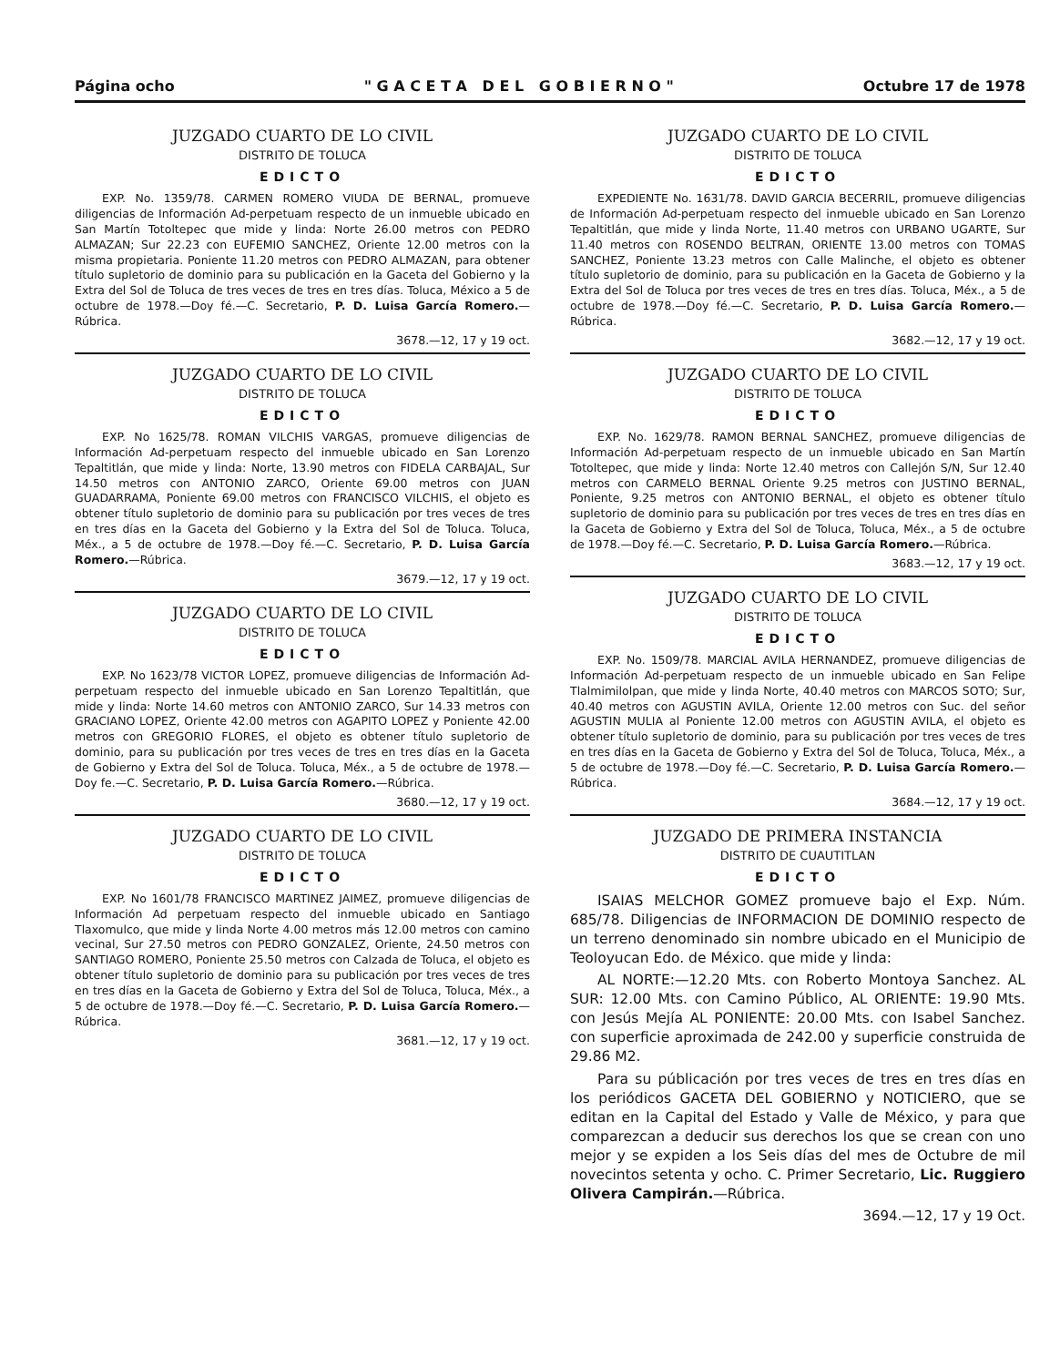Página ocho " G A C E T A D E L G O B I E R N O " Octubre 17 de 1978
JUZGADO CUARTO DE LO CIVIL
DISTRITO DE TOLUCA
EDICTO
EXP. No. 1359/78. CARMEN ROMERO VIUDA DE BERNAL, promueve diligencias de Información Ad-perpetuam respecto de un inmueble ubicado en San Martín Totoltepec que mide y linda: Norte 26.00 metros con PEDRO ALMAZAN; Sur 22.23 con EUFEMIO SANCHEZ, Oriente 12.00 metros con la misma propietaria. Poniente 11.20 metros con PEDRO ALMAZAN, para obtener título supletorio de dominio para su publicación en la Gaceta del Gobierno y la Extra del Sol de Toluca de tres veces de tres en tres días. Toluca, México a 5 de octubre de 1978.—Doy fé.—C. Secretario, P. D. Luisa García Romero.—Rúbrica.
3678.—12, 17 y 19 oct.
JUZGADO CUARTO DE LO CIVIL
DISTRITO DE TOLUCA
EDICTO
EXP. No 1625/78. ROMAN VILCHIS VARGAS, promueve diligencias de Información Ad-perpetuam respecto del inmueble ubicado en San Lorenzo Tepaltitlán, que mide y linda: Norte, 13.90 metros con FIDELA CARBAJAL, Sur 14.50 metros con ANTONIO ZARCO, Oriente 69.00 metros con JUAN GUADARRAMA, Poniente 69.00 metros con FRANCISCO VILCHIS, el objeto es obtener título supletorio de dominio para su publicación por tres veces de tres en tres días en la Gaceta del Gobierno y la Extra del Sol de Toluca. Toluca, Méx., a 5 de octubre de 1978.—Doy fé.—C. Secretario, P. D. Luisa García Romero.—Rúbrica.
3679.—12, 17 y 19 oct.
JUZGADO CUARTO DE LO CIVIL
DISTRITO DE TOLUCA
EDICTO
EXP. No 1623/78 VICTOR LOPEZ, promueve diligencias de Información Ad-perpetuam respecto del inmueble ubicado en San Lorenzo Tepaltitlán, que mide y linda: Norte 14.60 metros con ANTONIO ZARCO, Sur 14.33 metros con GRACIANO LOPEZ, Oriente 42.00 metros con AGAPITO LOPEZ y Poniente 42.00 metros con GREGORIO FLORES, el objeto es obtener título supletorio de dominio, para su publicación por tres veces de tres en tres días en la Gaceta de Gobierno y Extra del Sol de Toluca. Toluca, Méx., a 5 de octubre de 1978.—Doy fe.—C. Secretario, P. D. Luisa García Romero.—Rúbrica.
3680.—12, 17 y 19 oct.
JUZGADO CUARTO DE LO CIVIL
DISTRITO DE TOLUCA
EDICTO
EXP. No 1601/78 FRANCISCO MARTINEZ JAIMEZ, promueve diligencias de Información Ad perpetuam respecto del inmueble ubicado en Santiago Tlaxomulco, que mide y linda Norte 4.00 metros más 12.00 metros con camino vecinal, Sur 27.50 metros con PEDRO GONZALEZ, Oriente, 24.50 metros con SANTIAGO ROMERO, Poniente 25.50 metros con Calzada de Toluca, el objeto es obtener título supletorio de dominio para su publicación por tres veces de tres en tres días en la Gaceta de Gobierno y Extra del Sol de Toluca, Toluca, Méx., a 5 de octubre de 1978.—Doy fé.—C. Secretario, P. D. Luisa García Romero.—Rúbrica.
3681.—12, 17 y 19 oct.
JUZGADO CUARTO DE LO CIVIL
DISTRITO DE TOLUCA
EDICTO
EXPEDIENTE No. 1631/78. DAVID GARCIA BECERRIL, promueve diligencias de Información Ad-perpetuam respecto del inmueble ubicado en San Lorenzo Tepaltitlán, que mide y linda Norte, 11.40 metros con URBANO UGARTE, Sur 11.40 metros con ROSENDO BELTRAN, ORIENTE 13.00 metros con TOMAS SANCHEZ, Poniente 13.23 metros con Calle Malinche, el objeto es obtener título supletorio de dominio, para su publicación en la Gaceta de Gobierno y la Extra del Sol de Toluca por tres veces de tres en tres días. Toluca, Méx., a 5 de octubre de 1978.—Doy fé.—C. Secretario, P. D. Luisa García Romero.—Rúbrica.
3682.—12, 17 y 19 oct.
JUZGADO CUARTO DE LO CIVIL
DISTRITO DE TOLUCA
EDICTO
EXP. No. 1629/78. RAMON BERNAL SANCHEZ, promueve diligencias de Información Ad-perpetuam respecto de un inmueble ubicado en San Martín Totoltepec, que mide y linda: Norte 12.40 metros con Callejón S/N, Sur 12.40 metros con CARMELO BERNAL Oriente 9.25 metros con JUSTINO BERNAL, Poniente, 9.25 metros con ANTONIO BERNAL, el objeto es obtener título supletorio de dominio para su publicación por tres veces de tres en tres días en la Gaceta de Gobierno y Extra del Sol de Toluca, Toluca, Méx., a 5 de octubre de 1978.—Doy fé.—C. Secretario, P. D. Luisa García Romero.—Rúbrica.
3683.—12, 17 y 19 oct.
JUZGADO CUARTO DE LO CIVIL
DISTRITO DE TOLUCA
EDICTO
EXP. No. 1509/78. MARCIAL AVILA HERNANDEZ, promueve diligencias de Información Ad-perpetuam respecto de un inmueble ubicado en San Felipe Tlalmimilolpan, que mide y linda Norte, 40.40 metros con MARCOS SOTO; Sur, 40.40 metros con AGUSTIN AVILA, Oriente 12.00 metros con Suc. del señor AGUSTIN MULIA al Poniente 12.00 metros con AGUSTIN AVILA, el objeto es obtener título supletorio de dominio, para su publicación por tres veces de tres en tres días en la Gaceta de Gobierno y Extra del Sol de Toluca, Toluca, Méx., a 5 de octubre de 1978.—Doy fé.—C. Secretario, P. D. Luisa García Romero.—Rúbrica.
3684.—12, 17 y 19 oct.
JUZGADO DE PRIMERA INSTANCIA
DISTRITO DE CUAUTITLAN
EDICTO
ISAIAS MELCHOR GOMEZ promueve bajo el Exp. Núm. 685/78. Diligencias de INFORMACION DE DOMINIO respecto de un terreno denominado sin nombre ubicado en el Municipio de Teoloyucan Edo. de México. que mide y linda:
AL NORTE:—12.20 Mts. con Roberto Montoya Sanchez. AL SUR: 12.00 Mts. con Camino Público, AL ORIENTE: 19.90 Mts. con Jesús Mejía AL PONIENTE: 20.00 Mts. con Isabel Sanchez. con superficie aproximada de 242.00 y superficie construida de 29.86 M2.
Para su públicación por tres veces de tres en tres días en los periódicos GACETA DEL GOBIERNO y NOTICIERO, que se editan en la Capital del Estado y Valle de México, y para que comparezcan a deducir sus derechos los que se crean con uno mejor y se expiden a los Seis días del mes de Octubre de mil novecintos setenta y ocho. C. Primer Secretario, Lic. Ruggiero Olivera Campirán.—Rúbrica.
3694.—12, 17 y 19 Oct.